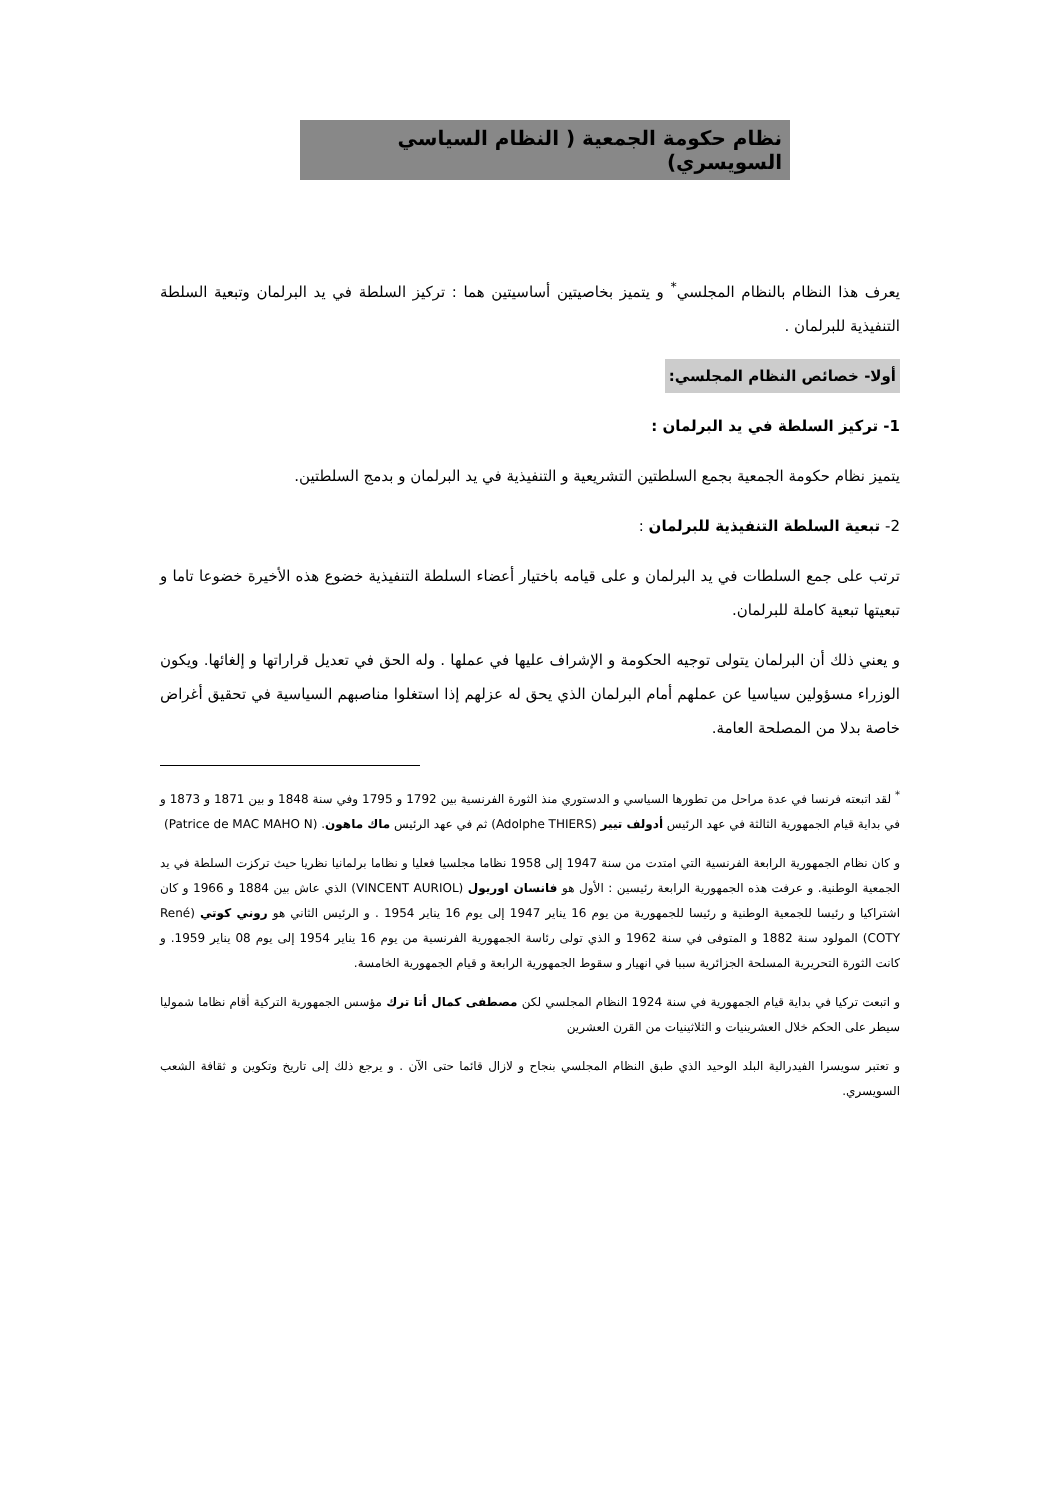نظام حكومة الجمعية ( النظام السياسي السويسري)
يعرف هذا النظام بالنظام المجلسي<sup>*</sup> و يتميز بخاصيتين أساسيتين هما : تركيز السلطة في يد البرلمان وتبعية السلطة التنفيذية للبرلمان .
أولا- خصائص النظام المجلسي:
1- تركيز السلطة في يد البرلمان :
يتميز نظام حكومة الجمعية بجمع السلطتين التشريعية و التنفيذية في يد البرلمان و بدمج السلطتين.
2- تبعية السلطة التنفيذية للبرلمان :
ترتب على جمع السلطات في يد البرلمان و على قيامه باختيار أعضاء السلطة التنفيذية خضوع هذه الأخيرة خضوعا تاما و تبعيتها تبعية كاملة للبرلمان.
و يعني ذلك أن البرلمان يتولى توجيه الحكومة و الإشراف عليها في عملها . وله الحق في تعديل قراراتها و إلغائها. ويكون الوزراء مسؤولين سياسيا عن عملهم أمام البرلمان الذي يحق له عزلهم إذا استغلوا مناصبهم السياسية في تحقيق أغراض خاصة بدلا من المصلحة العامة.
<sup>*</sup> لقد اتبعته فرنسا في عدة مراحل من تطورها السياسي و الدستوري منذ الثورة الفرنسية بين 1792 و 1795 وفي سنة 1848 و بين 1871 و 1873 و في بداية قيام الجمهورية الثالثة في عهد الرئيس أدولف تيير (Adolphe THIERS) ثم في عهد الرئيس ماك ماهون. (Patrice de MAC MAHO N)
و كان نظام الجمهورية الرابعة الفرنسية التي امتدت من سنة 1947 إلى 1958 نظاما مجلسيا فعليا و نظاما برلمانيا نظريا حيث تركزت السلطة في يد الجمعية الوطنية. و عرفت هذه الجمهورية الرابعة رئيسين : الأول هو فانسان اوريول (VINCENT AURIOL) الذي عاش بين 1884 و 1966 و كان اشتراكيا و رئيسا للجمعية الوطنية و رئيسا للجمهورية من يوم 16 يناير 1947 إلى يوم 16 يناير 1954 . و الرئيس الثاني هو روني كوتي (René COTY) المولود سنة 1882 و المتوفى في سنة 1962 و الذي تولى رئاسة الجمهورية الفرنسية من يوم 16 يناير 1954 إلى يوم 08 يناير 1959. و كانت الثورة التحريرية المسلحة الجزائرية سببا في انهيار و سقوط الجمهورية الرابعة و قيام الجمهورية الخامسة.
و اتبعت تركيا في بداية قيام الجمهورية في سنة 1924 النظام المجلسي لكن مصطفى كمال أتا ترك مؤسس الجمهورية التركية أقام نظاما شموليا سيطر على الحكم خلال العشرينيات و الثلاثينيات من القرن العشرين
و تعتبر سويسرا الفيدرالية البلد الوحيد الذي طبق النظام المجلسي بنجاح و لازال قائما حتى الآن . و يرجع ذلك إلى تاريخ وتكوين و ثقافة الشعب السويسري.